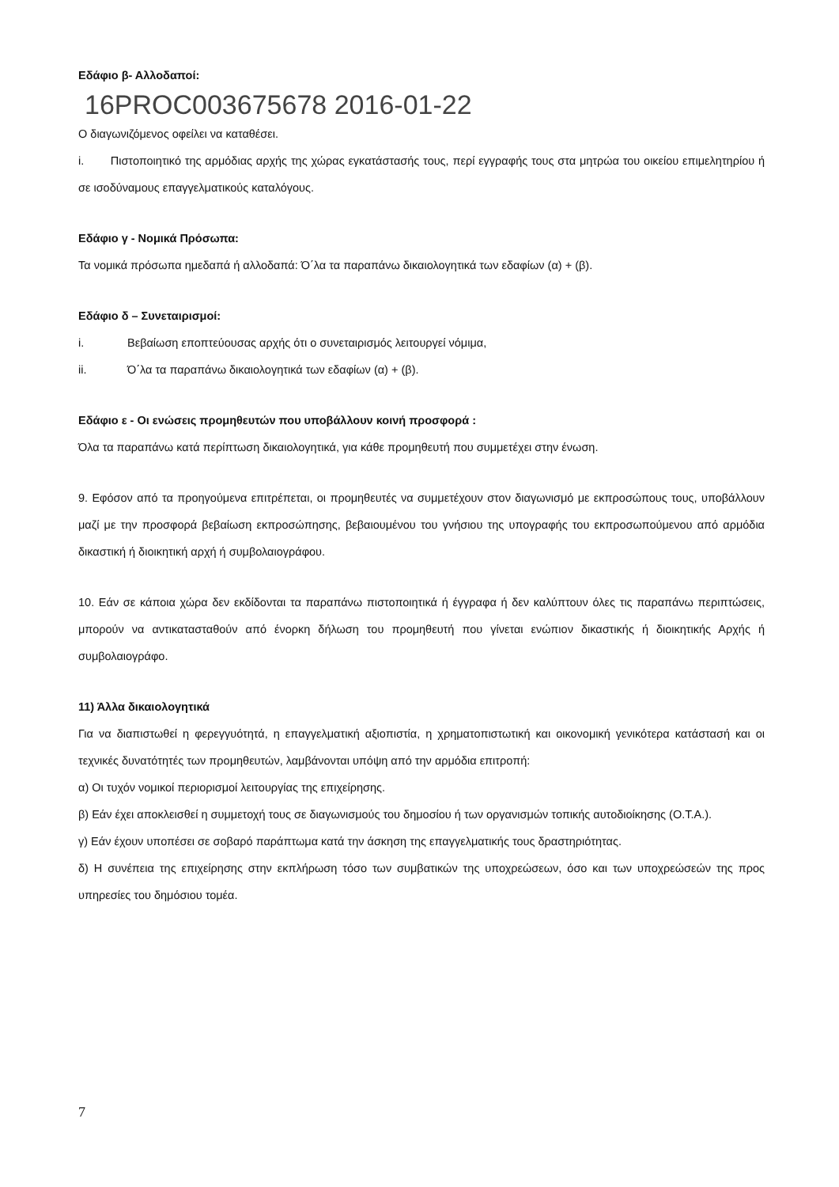Εδάφιο β- Αλλοδαποί:
16PROC003675678 2016-01-22
Ο διαγωνιζόμενος οφείλει να καταθέσει.
i. Πιστοποιητικό της αρμόδιας αρχής της χώρας εγκατάστασής τους, περί εγγραφής τους στα μητρώα του οικείου επιμελητηρίου ή σε ισοδύναμους επαγγελματικούς καταλόγους.
Εδάφιο γ - Νομικά Πρόσωπα:
Τα νομικά πρόσωπα ημεδαπά ή αλλοδαπά: Ό΄λα τα παραπάνω δικαιολογητικά των εδαφίων (α) + (β).
Εδάφιο δ – Συνεταιρισμοί:
i. Βεβαίωση εποπτεύουσας αρχής ότι ο συνεταιρισμός λειτουργεί νόμιμα,
ii. Ό΄λα τα παραπάνω δικαιολογητικά των εδαφίων (α) + (β).
Εδάφιο ε - Οι ενώσεις προμηθευτών που υποβάλλουν κοινή προσφορά :
Όλα τα παραπάνω κατά περίπτωση δικαιολογητικά, για κάθε προμηθευτή που συμμετέχει στην ένωση.
9. Εφόσον από τα προηγούμενα επιτρέπεται, οι προμηθευτές να συμμετέχουν στον διαγωνισμό με εκπροσώπους τους, υποβάλλουν μαζί με την προσφορά βεβαίωση εκπροσώπησης, βεβαιουμένου του γνήσιου της υπογραφής του εκπροσωπούμενου από αρμόδια δικαστική ή διοικητική αρχή ή συμβολαιογράφου.
10. Εάν σε κάποια χώρα δεν εκδίδονται τα παραπάνω πιστοποιητικά ή έγγραφα ή δεν καλύπτουν όλες τις παραπάνω περιπτώσεις, μπορούν να αντικατασταθούν από ένορκη δήλωση του προμηθευτή που γίνεται ενώπιον δικαστικής ή διοικητικής Αρχής ή συμβολαιογράφο.
11) Άλλα δικαιολογητικά
Για να διαπιστωθεί η φερεγγυότητά, η επαγγελματική αξιοπιστία, η χρηματοπιστωτική και οικονομική γενικότερα κατάστασή και οι τεχνικές δυνατότητές των προμηθευτών, λαμβάνονται υπόψη από την αρμόδια επιτροπή:
α) Οι τυχόν νομικοί περιορισμοί λειτουργίας της επιχείρησης.
β) Εάν έχει αποκλεισθεί η συμμετοχή τους σε διαγωνισμούς του δημοσίου ή των οργανισμών τοπικής αυτοδιοίκησης (Ο.Τ.Α.).
γ) Εάν έχουν υποπέσει σε σοβαρό παράπτωμα κατά την άσκηση της επαγγελματικής τους δραστηριότητας.
δ) Η συνέπεια της επιχείρησης στην εκπλήρωση τόσο των συμβατικών της υποχρεώσεων, όσο και των υποχρεώσεών της προς υπηρεσίες του δημόσιου τομέα.
7